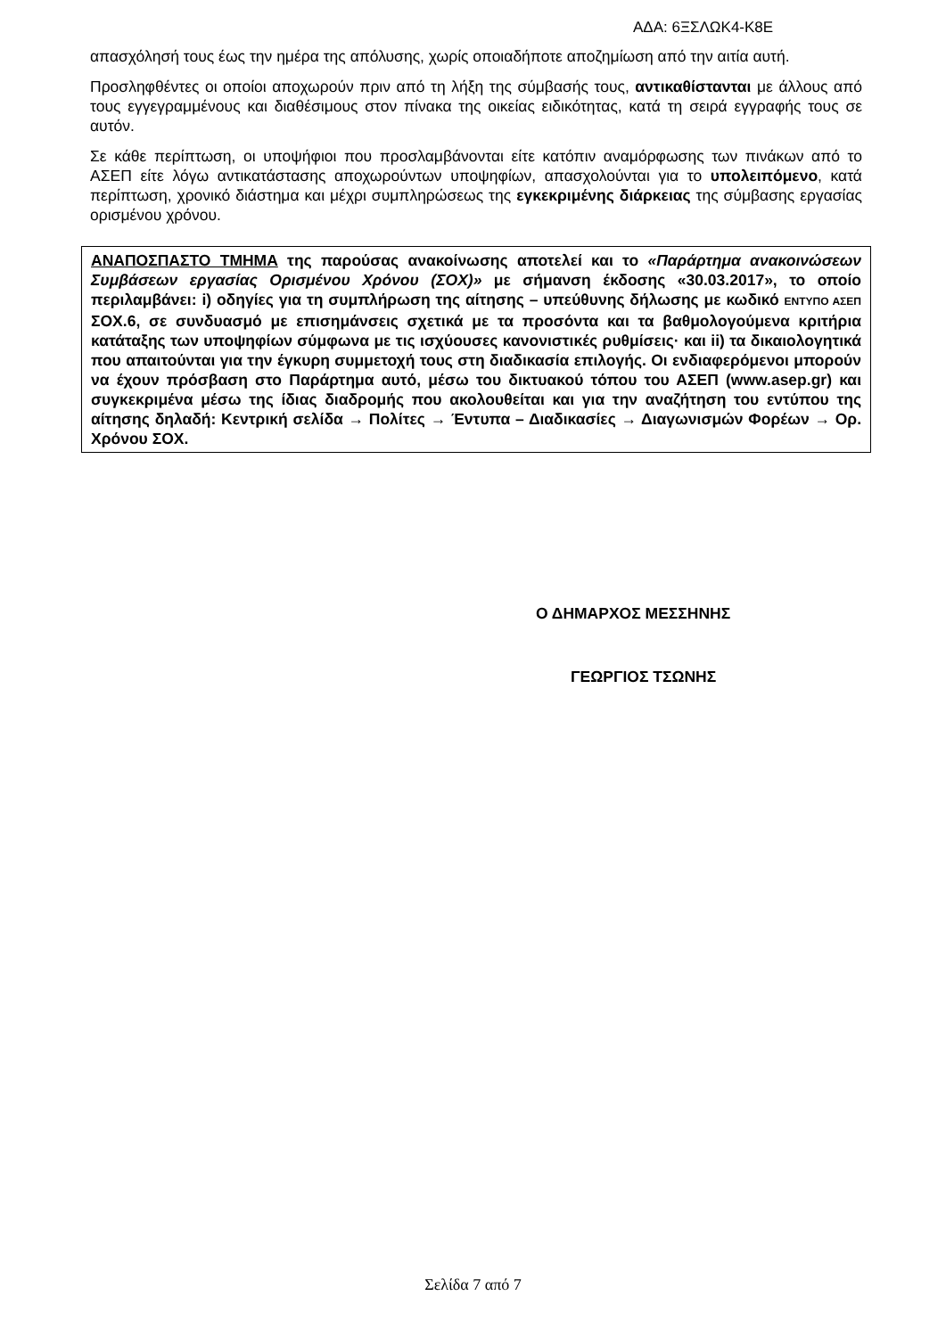ΑΔΑ: 6ΞΣΛΩΚ4-Κ8Ε
απασχόλησή τους έως την ημέρα της απόλυσης, χωρίς οποιαδήποτε αποζημίωση από την αιτία αυτή.
Προσληφθέντες οι οποίοι αποχωρούν πριν από τη λήξη της σύμβασής τους, αντικαθίστανται με άλλους από τους εγγεγραμμένους και διαθέσιμους στον πίνακα της οικείας ειδικότητας, κατά τη σειρά εγγραφής τους σε αυτόν.
Σε κάθε περίπτωση, οι υποψήφιοι που προσλαμβάνονται είτε κατόπιν αναμόρφωσης των πινάκων από το ΑΣΕΠ είτε λόγω αντικατάστασης αποχωρούντων υποψηφίων, απασχολούνται για το υπολειπόμενο, κατά περίπτωση, χρονικό διάστημα και μέχρι συμπληρώσεως της εγκεκριμένης διάρκειας της σύμβασης εργασίας ορισμένου χρόνου.
ΑΝΑΠΟΣΠΑΣΤΟ ΤΜΗΜΑ της παρούσας ανακοίνωσης αποτελεί και το «Παράρτημα ανακοινώσεων Συμβάσεων εργασίας Ορισμένου Χρόνου (ΣΟΧ)» με σήμανση έκδοσης «30.03.2017», το οποίο περιλαμβάνει: i) οδηγίες για τη συμπλήρωση της αίτησης – υπεύθυνης δήλωσης με κωδικό ΕΝΤΥΠΟ ΑΣΕΠ ΣΟΧ.6, σε συνδυασμό με επισημάνσεις σχετικά με τα προσόντα και τα βαθμολογούμενα κριτήρια κατάταξης των υποψηφίων σύμφωνα με τις ισχύουσες κανονιστικές ρυθμίσεις· και ii) τα δικαιολογητικά που απαιτούνται για την έγκυρη συμμετοχή τους στη διαδικασία επιλογής. Οι ενδιαφερόμενοι μπορούν να έχουν πρόσβαση στο Παράρτημα αυτό, μέσω του δικτυακού τόπου του ΑΣΕΠ (www.asep.gr) και συγκεκριμένα μέσω της ίδιας διαδρομής που ακολουθείται και για την αναζήτηση του εντύπου της αίτησης δηλαδή: Κεντρική σελίδα → Πολίτες → Έντυπα – Διαδικασίες → Διαγωνισμών Φορέων → Ορ. Χρόνου ΣΟΧ.
Ο ΔΗΜΑΡΧΟΣ ΜΕΣΣΗΝΗΣ
ΓΕΩΡΓΙΟΣ ΤΣΩΝΗΣ
Σελίδα 7 από 7